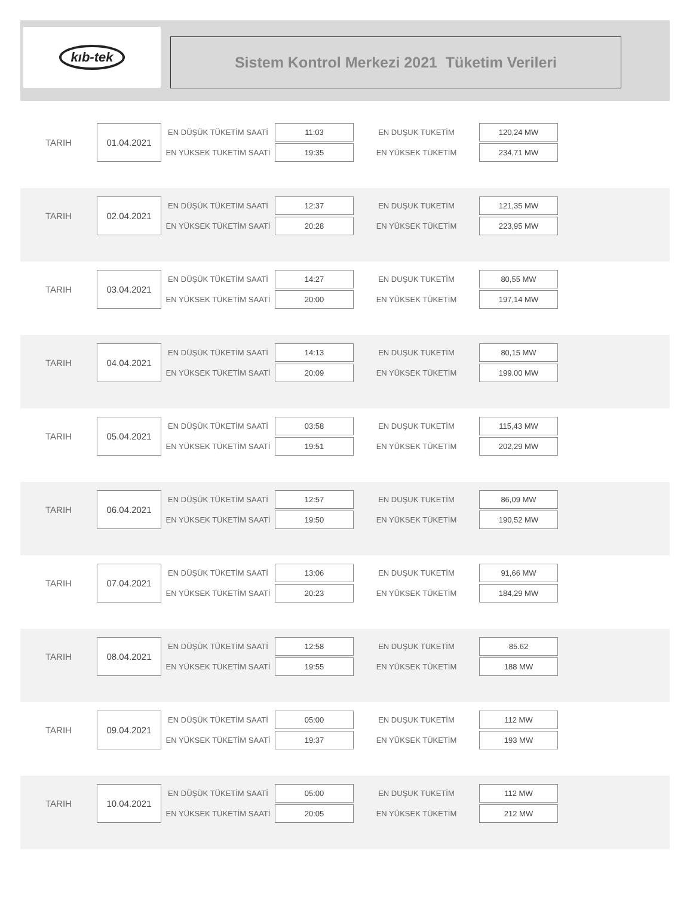kıb-tek
Sistem Kontrol Merkezi 2021 Tüketim Verileri
| TARIH | 01.04.2021 | EN DÜŞÜK TÜKETİM SAATİ | 11:03 | EN DUŞUK TUKETİM | 120,24 MW |
| | | EN YÜKSEK TÜKETİM SAATİ | 19:35 | EN YÜKSEK TÜKETİM | 234,71 MW |
| TARIH | 02.04.2021 | EN DÜŞÜK TÜKETİM SAATİ | 12:37 | EN DUŞUK TUKETİM | 121,35 MW |
| | | EN YÜKSEK TÜKETİM SAATİ | 20:28 | EN YÜKSEK TÜKETİM | 223,95 MW |
| TARIH | 03.04.2021 | EN DÜŞÜK TÜKETİM SAATİ | 14:27 | EN DUŞUK TUKETİM | 80,55 MW |
| | | EN YÜKSEK TÜKETİM SAATİ | 20:00 | EN YÜKSEK TÜKETİM | 197,14 MW |
| TARIH | 04.04.2021 | EN DÜŞÜK TÜKETİM SAATİ | 14:13 | EN DUŞUK TUKETİM | 80,15 MW |
| | | EN YÜKSEK TÜKETİM SAATİ | 20:09 | EN YÜKSEK TÜKETİM | 199.00 MW |
| TARIH | 05.04.2021 | EN DÜŞÜK TÜKETİM SAATİ | 03:58 | EN DUŞUK TUKETİM | 115,43 MW |
| | | EN YÜKSEK TÜKETİM SAATİ | 19:51 | EN YÜKSEK TÜKETİM | 202,29 MW |
| TARIH | 06.04.2021 | EN DÜŞÜK TÜKETİM SAATİ | 12:57 | EN DUŞUK TUKETİM | 86,09 MW |
| | | EN YÜKSEK TÜKETİM SAATİ | 19:50 | EN YÜKSEK TÜKETİM | 190,52 MW |
| TARIH | 07.04.2021 | EN DÜŞÜK TÜKETİM SAATİ | 13:06 | EN DUŞUK TUKETİM | 91,66 MW |
| | | EN YÜKSEK TÜKETİM SAATİ | 20:23 | EN YÜKSEK TÜKETİM | 184,29 MW |
| TARIH | 08.04.2021 | EN DÜŞÜK TÜKETİM SAATİ | 12:58 | EN DUŞUK TUKETİM | 85.62 |
| | | EN YÜKSEK TÜKETİM SAATİ | 19:55 | EN YÜKSEK TÜKETİM | 188 MW |
| TARIH | 09.04.2021 | EN DÜŞÜK TÜKETİM SAATİ | 05:00 | EN DUŞUK TUKETİM | 112 MW |
| | | EN YÜKSEK TÜKETİM SAATİ | 19:37 | EN YÜKSEK TÜKETİM | 193 MW |
| TARIH | 10.04.2021 | EN DÜŞÜK TÜKETİM SAATİ | 05:00 | EN DUŞUK TUKETİM | 112 MW |
| | | EN YÜKSEK TÜKETİM SAATİ | 20:05 | EN YÜKSEK TÜKETİM | 212 MW |